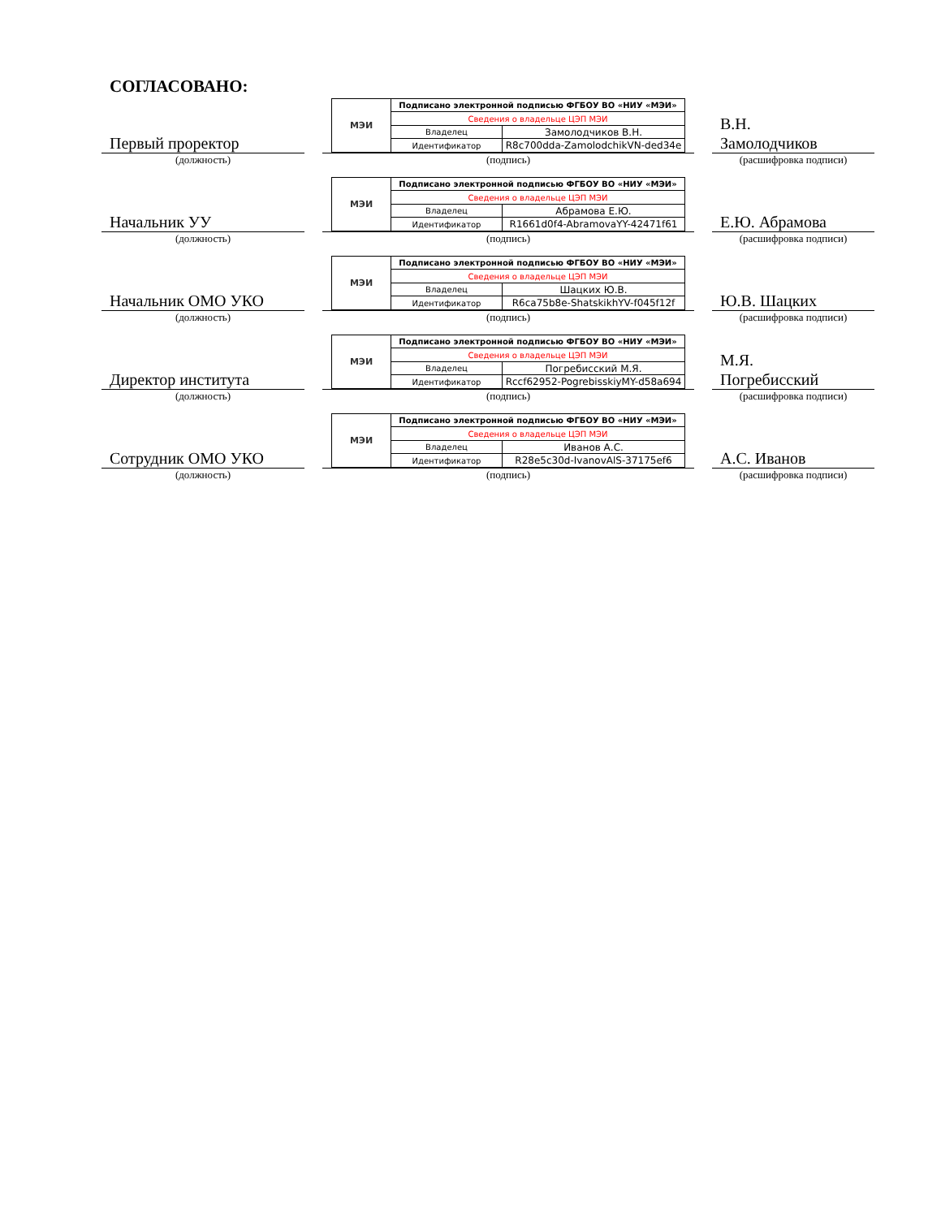СОГЛАСОВАНО:
Первый проректор
МЭИ
| Подписано электронной подписью ФГБОУ ВО «НИУ «МЭИ» | |
| Сведения о владельце ЦЭП МЭИ | |
| Владелец | Замолодчиков В.Н. |
| Идентификатор | R8c700dda-ZamolodchikVN-ded34e |
В.Н.
Замолодчиков
(должность) (подпись) (расшифровка подписи)
Начальник УУ
МЭИ
| Подписано электронной подписью ФГБОУ ВО «НИУ «МЭИ» | |
| Сведения о владельце ЦЭП МЭИ | |
| Владелец | Абрамова Е.Ю. |
| Идентификатор | R1661d0f4-AbramovaYY-42471f61 |
Е.Ю. Абрамова
(должность) (подпись) (расшифровка подписи)
Начальник ОМО УКО
МЭИ
| Подписано электронной подписью ФГБОУ ВО «НИУ «МЭИ» | |
| Сведения о владельце ЦЭП МЭИ | |
| Владелец | Шацких Ю.В. |
| Идентификатор | R6ca75b8e-ShatskikhYV-f045f12f |
Ю.В. Шацких
(должность) (подпись) (расшифровка подписи)
Директор института
МЭИ
| Подписано электронной подписью ФГБОУ ВО «НИУ «МЭИ» | |
| Сведения о владельце ЦЭП МЭИ | |
| Владелец | Погребисский М.Я. |
| Идентификатор | Rccf62952-PogrebisskiyMY-d58a694 |
М.Я.
Погребисский
(должность) (подпись) (расшифровка подписи)
Сотрудник ОМО УКО
МЭИ
| Подписано электронной подписью ФГБОУ ВО «НИУ «МЭИ» | |
| Сведения о владельце ЦЭП МЭИ | |
| Владелец | Иванов А.С. |
| Идентификатор | R28e5c30d-IvanovAlS-37175ef6 |
А.С. Иванов
(должность) (подпись) (расшифровка подписи)